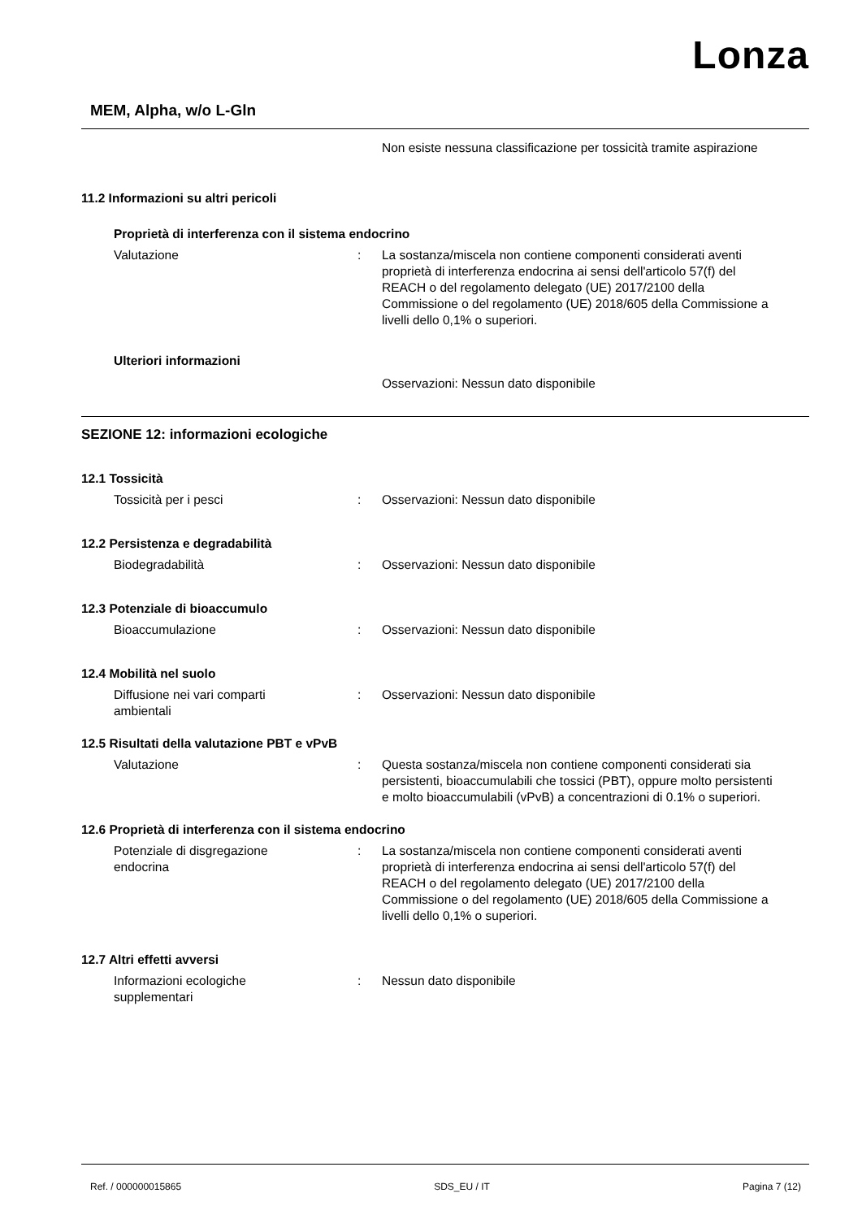Lonza
MEM, Alpha, w/o L-Gln
Non esiste nessuna classificazione per tossicità tramite aspirazione
11.2 Informazioni su altri pericoli
Proprietà di interferenza con il sistema endocrino
Valutazione : La sostanza/miscela non contiene componenti considerati aventi proprietà di interferenza endocrina ai sensi dell'articolo 57(f) del REACH o del regolamento delegato (UE) 2017/2100 della Commissione o del regolamento (UE) 2018/605 della Commissione a livelli dello 0,1% o superiori.
Ulteriori informazioni
Osservazioni: Nessun dato disponibile
SEZIONE 12: informazioni ecologiche
12.1 Tossicità
Tossicità per i pesci : Osservazioni: Nessun dato disponibile
12.2 Persistenza e degradabilità
Biodegradabilità : Osservazioni: Nessun dato disponibile
12.3 Potenziale di bioaccumulo
Bioaccumulazione : Osservazioni: Nessun dato disponibile
12.4 Mobilità nel suolo
Diffusione nei vari comparti
ambientali
: Osservazioni: Nessun dato disponibile
12.5 Risultati della valutazione PBT e vPvB
Valutazione : Questa sostanza/miscela non contiene componenti considerati sia persistenti, bioaccumulabili che tossici (PBT), oppure molto persistenti e molto bioaccumulabili (vPvB) a concentrazioni di 0.1% o superiori.
12.6 Proprietà di interferenza con il sistema endocrino
Potenziale di disgregazione
endocrina
: La sostanza/miscela non contiene componenti considerati aventi proprietà di interferenza endocrina ai sensi dell'articolo 57(f) del REACH o del regolamento delegato (UE) 2017/2100 della Commissione o del regolamento (UE) 2018/605 della Commissione a livelli dello 0,1% o superiori.
12.7 Altri effetti avversi
Informazioni ecologiche
supplementari
: Nessun dato disponibile
Ref. / 000000015865 SDS_EU / IT Pagina 7 (12)